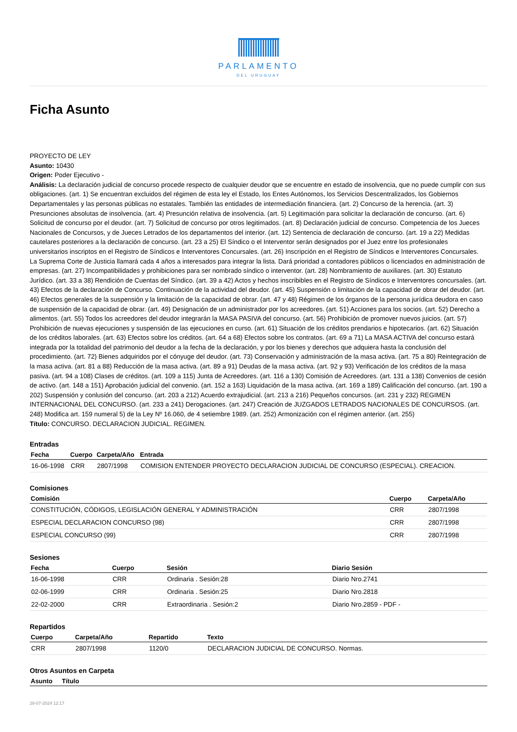PARLAMENTO
DEL URUGUAY
Ficha Asunto
PROYECTO DE LEY
Asunto: 10430
Origen: Poder Ejecutivo -
Análisis: La declaración judicial de concurso procede respecto de cualquier deudor que se encuentre en estado de insolvencia, que no puede cumplir con sus obligaciones. (art. 1) Se encuentran excluidos del régimen de esta ley el Estado, los Entes Autónomos, los Servicios Descentralizados, los Gobiernos Departamentales y las personas públicas no estatales. También las entidades de intermediación financiera. (art. 2) Concurso de la herencia. (art. 3) Presunciones absolutas de insolvencia. (art. 4) Presunción relativa de insolvencia. (art. 5) Legitimación para solicitar la declaración de concurso. (art. 6) Solicitud de concurso por el deudor. (art. 7) Solicitud de concurso por otros legitimados. (art. 8) Declaración judicial de concurso. Competencia de los Jueces Nacionales de Concursos, y de Jueces Letrados de los departamentos del interior. (art. 12) Sentencia de declaración de concurso. (art. 19 a 22) Medidas cautelares posteriores a la declaración de concurso. (art. 23 a 25) El Síndico o el Interventor serán designados por el Juez entre los profesionales universitarios inscriptos en el Registro de Síndicos e Interventores Concursales. (art. 26) Inscripción en el Registro de Síndicos e Interventores Concursales. La Suprema Corte de Justicia llamará cada 4 años a interesados para integrar la lista. Dará prioridad a contadores públicos o licenciados en administración de empresas. (art. 27) Incompatibilidades y prohibiciones para ser nombrado síndico o interventor. (art. 28) Nombramiento de auxiliares. (art. 30) Estatuto Jurídico. (art. 33 a 38) Rendición de Cuentas del Síndico. (art. 39 a 42) Actos y hechos inscribibles en el Registro de Síndicos e Interventores concursales. (art. 43) Efectos de la declaración de Concurso. Continuación de la actividad del deudor. (art. 45) Suspensión o limitación de la capacidad de obrar del deudor. (art. 46) Efectos generales de la suspensión y la limitación de la capacidad de obrar. (art. 47 y 48) Régimen de los órganos de la persona jurídica deudora en caso de suspensión de la capacidad de obrar. (art. 49) Designación de un administrador por los acreedores. (art. 51) Acciones para los socios. (art. 52) Derecho a alimentos. (art. 55) Todos los acreedores del deudor integrarán la MASA PASIVA del concurso. (art. 56) Prohibición de promover nuevos juicios. (art. 57) Prohibición de nuevas ejecuciones y suspensión de las ejecuciones en curso. (art. 61) Situación de los créditos prendarios e hipotecarios. (art. 62) Situación de los créditos laborales. (art. 63) Efectos sobre los créditos. (art. 64 a 68) Efectos sobre los contratos. (art. 69 a 71) La MASA ACTIVA del concurso estará integrada por la totalidad del patrimonio del deudor a la fecha de la declaración, y por los bienes y derechos que adquiera hasta la conclusión del procedimiento. (art. 72) Bienes adquiridos por el cónyuge del deudor. (art. 73) Conservación y administración de la masa activa. (art. 75 a 80) Reintegración de la masa activa. (art. 81 a 88) Reducción de la masa activa. (art. 89 a 91) Deudas de la masa activa. (art. 92 y 93) Verificación de los créditos de la masa pasiva. (art. 94 a 108) Clases de créditos. (art. 109 a 115) Junta de Acreedores. (art. 116 a 130) Comisión de Acreedores. (art. 131 a 138) Convenios de cesión de activo. (art. 148 a 151) Aprobación judicial del convenio. (art. 152 a 163) Liquidación de la masa activa. (art. 169 a 189) Calificación del concurso. (art. 190 a 202) Suspensión y conlusión del concurso. (art. 203 a 212) Acuerdo extrajudicial. (art. 213 a 216) Pequeños concursos. (art. 231 y 232) REGIMEN INTERNACIONAL DEL CONCURSO. (art. 233 a 241) Derogaciones. (art. 247) Creación de JUZGADOS LETRADOS NACIONALES DE CONCURSOS. (art. 248) Modifica art. 159 numeral 5) de la Ley Nº 16.060, de 4 setiembre 1989. (art. 252) Armonización con el régimen anterior. (art. 255)
Título: CONCURSO. DECLARACION JUDICIAL. REGIMEN.
Entradas
| Fecha | Cuerpo | Carpeta/Año | Entrada |
| --- | --- | --- | --- |
| 16-06-1998 | CRR | 2807/1998 | COMISION ENTENDER PROYECTO DECLARACION JUDICIAL DE CONCURSO (ESPECIAL). CREACION. |
Comisiones
| Comisión | Cuerpo | Carpeta/Año |
| --- | --- | --- |
| CONSTITUCIÓN, CÓDIGOS, LEGISLACIÓN GENERAL Y ADMINISTRACIÓN | CRR | 2807/1998 |
| ESPECIAL DECLARACION CONCURSO (98) | CRR | 2807/1998 |
| ESPECIAL CONCURSO (99) | CRR | 2807/1998 |
Sesiones
| Fecha | Cuerpo | Sesión | Diario Sesión |
| --- | --- | --- | --- |
| 16-06-1998 | CRR | Ordinaria . Sesión:28 | Diario Nro.2741 |
| 02-06-1999 | CRR | Ordinaria . Sesión:25 | Diario Nro.2818 |
| 22-02-2000 | CRR | Extraordinaria . Sesión:2 | Diario Nro.2859 - PDF - |
Repartidos
| Cuerpo | Carpeta/Año | Repartido | Texto |
| --- | --- | --- | --- |
| CRR | 2807/1998 | 1120/0 | DECLARACION JUDICIAL DE CONCURSO. Normas. |
Otros Asuntos en Carpeta
| Asunto | Título |
| --- | --- |
28-07-2024 12:17